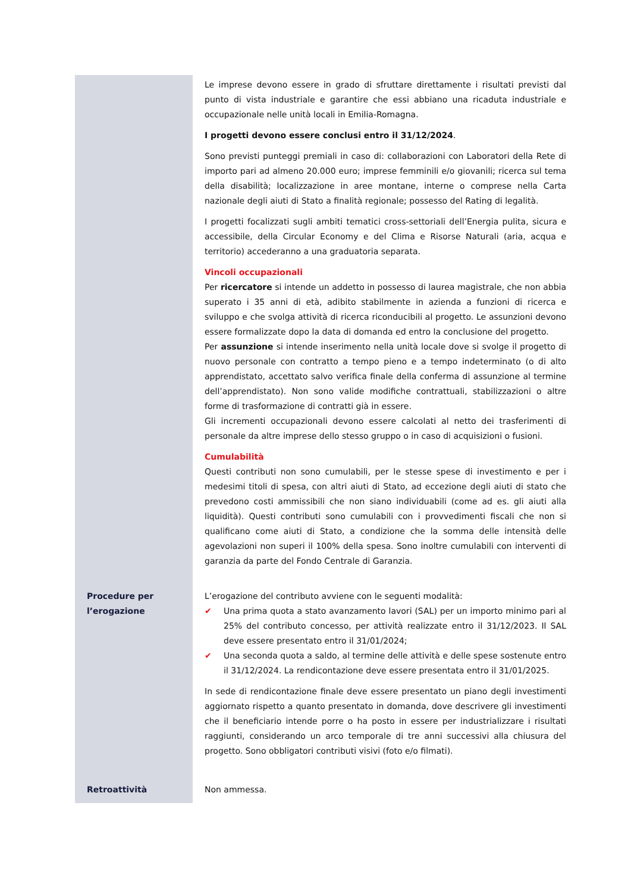| | Le imprese devono essere in grado di sfruttare direttamente i risultati previsti dal punto di vista industriale e garantire che essi abbiano una ricaduta industriale e occupazionale nelle unità locali in Emilia-Romagna. I progetti devono essere conclusi entro il 31/12/2024 . Sono previsti punteggi premiali in caso di: collaborazioni con Laboratori della Rete di importo pari ad almeno 20.000 euro; imprese femminili e/o giovanili; ricerca sul tema della disabilità; localizzazione in aree montane, interne o comprese nella Carta nazionale degli aiuti di Stato a finalità regionale; possesso del Rating di legalità. I progetti focalizzati sugli ambiti tematici cross-settoriali dell’Energia pulita, sicura e accessibile, della Circular Economy e del Clima e Risorse Naturali (aria, acqua e territorio) accederanno a una graduatoria separata. Vincoli occupazionali Per ricercatore si intende un addetto in possesso di laurea magistrale, che non abbia superato i 35 anni di età, adibito stabilmente in azienda a funzioni di ricerca e sviluppo e che svolga attività di ricerca riconducibili al progetto. Le assunzioni devono essere formalizzate dopo la data di domanda ed entro la conclusione del progetto. Per assunzione si intende inserimento nella unità locale dove si svolge il progetto di nuovo personale con contratto a tempo pieno e a tempo indeterminato (o di alto apprendistato, accettato salvo verifica finale della conferma di assunzione al termine dell’apprendistato). Non sono valide modifiche contrattuali, stabilizzazioni o altre forme di trasformazione di contratti già in essere. Gli incrementi occupazionali devono essere calcolati al netto dei trasferimenti di personale da altre imprese dello stesso gruppo o in caso di acquisizioni o fusioni. Cumulabilità Questi contributi non sono cumulabili, per le stesse spese di investimento e per i medesimi titoli di spesa, con altri aiuti di Stato, ad eccezione degli aiuti di stato che prevedono costi ammissibili che non siano individuabili (come ad es. gli aiuti alla liquidità). Questi contributi sono cumulabili con i provvedimenti fiscali che non si qualificano come aiuti di Stato, a condizione che la somma delle intensità delle agevolazioni non superi il 100% della spesa. Sono inoltre cumulabili con interventi di garanzia da parte del Fondo Centrale di Garanzia. |
| Procedure per l’erogazione | L’erogazione del contributo avviene con le seguenti modalità: ✔ Una prima quota a stato avanzamento lavori (SAL) per un importo minimo pari al 25% del contributo concesso, per attività realizzate entro il 31/12/2023. Il SAL deve essere presentato entro il 31/01/2024; ✔ Una seconda quota a saldo, al termine delle attività e delle spese sostenute entro il 31/12/2024. La rendicontazione deve essere presentata entro il 31/01/2025. In sede di rendicontazione finale deve essere presentato un piano degli investimenti aggiornato rispetto a quanto presentato in domanda, dove descrivere gli investimenti che il beneficiario intende porre o ha posto in essere per industrializzare i risultati raggiunti, considerando un arco temporale di tre anni successivi alla chiusura del progetto. Sono obbligatori contributi visivi (foto e/o filmati). |
| Retroattività | Non ammessa. |